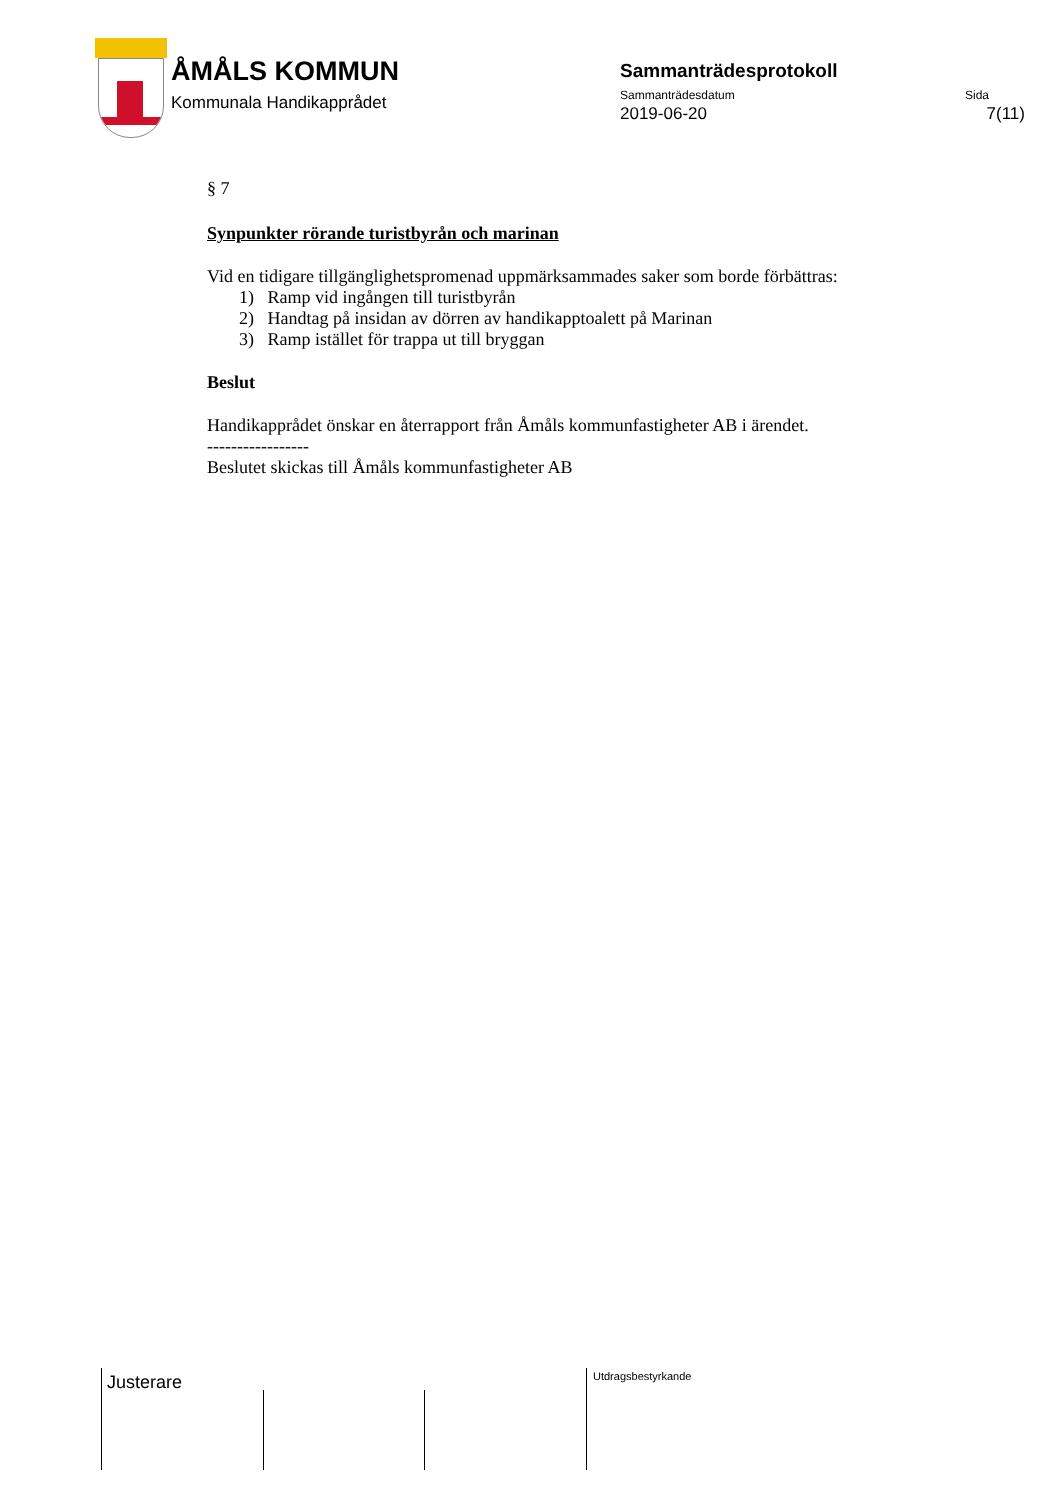ÅMÅLS KOMMUN
Kommunala Handikapprådet
Sammanträdesprotokoll
Sammanträdesdatum Sida
2019-06-20 7(11)
§ 7
Synpunkter rörande turistbyrån och marinan
Vid en tidigare tillgänglighetspromenad uppmärksammades saker som borde förbättras:
1) Ramp vid ingången till turistbyrån
2) Handtag på insidan av dörren av handikapptoalett på Marinan
3) Ramp istället för trappa ut till bryggan
Beslut
Handikapprådet önskar en återrapport från Åmåls kommunfastigheter AB i ärendet.
-----------------
Beslutet skickas till Åmåls kommunfastigheter AB
Justerare Utdragsbestyrkande